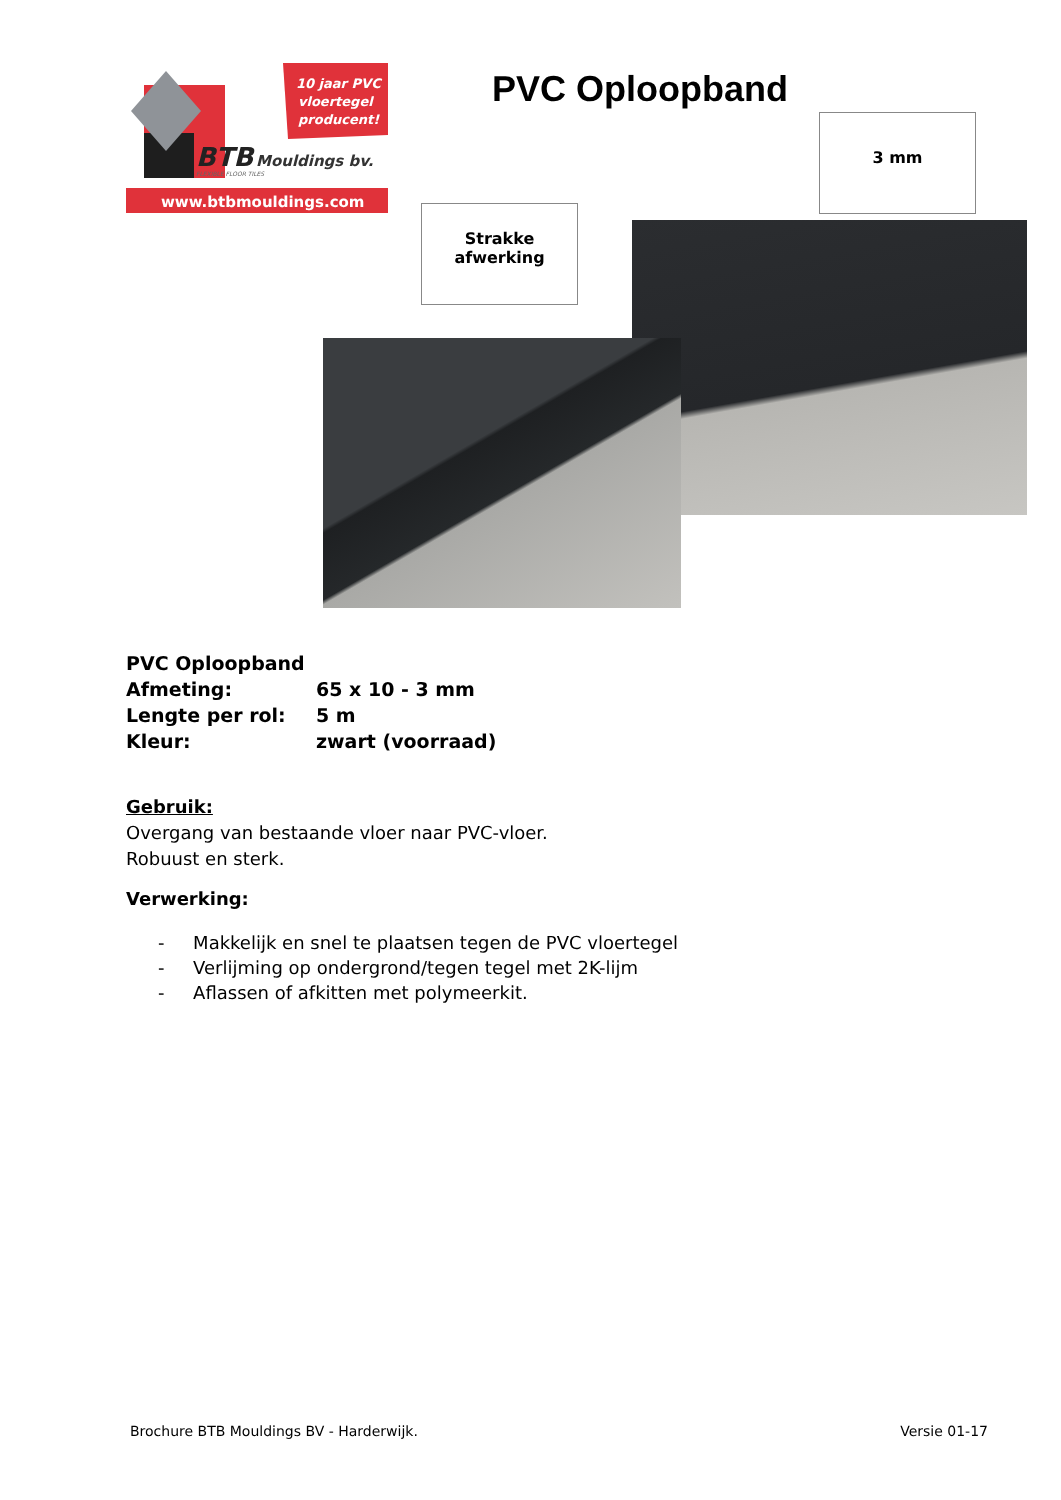10 jaar PVC
vloertegel
producent!
BTB
Mouldings bv.
FLEXIBLE FLOOR TILES
www.btbmouldings.com
PVC Oploopband
Strakke
afwerking
3 mm
| PVC Oploopband | |
| Afmeting: | 65 x 10 - 3 mm |
| Lengte per rol: | 5 m |
| Kleur: | zwart (voorraad) |
Gebruik:
Overgang van bestaande vloer naar PVC-vloer.
Robuust en sterk.
Verwerking:
- Makkelijk en snel te plaatsen tegen de PVC vloertegel
- Verlijming op ondergrond/tegen tegel met 2K-lijm
- Aflassen of afkitten met polymeerkit.
Brochure BTB Mouldings BV - Harderwijk. Versie 01-17